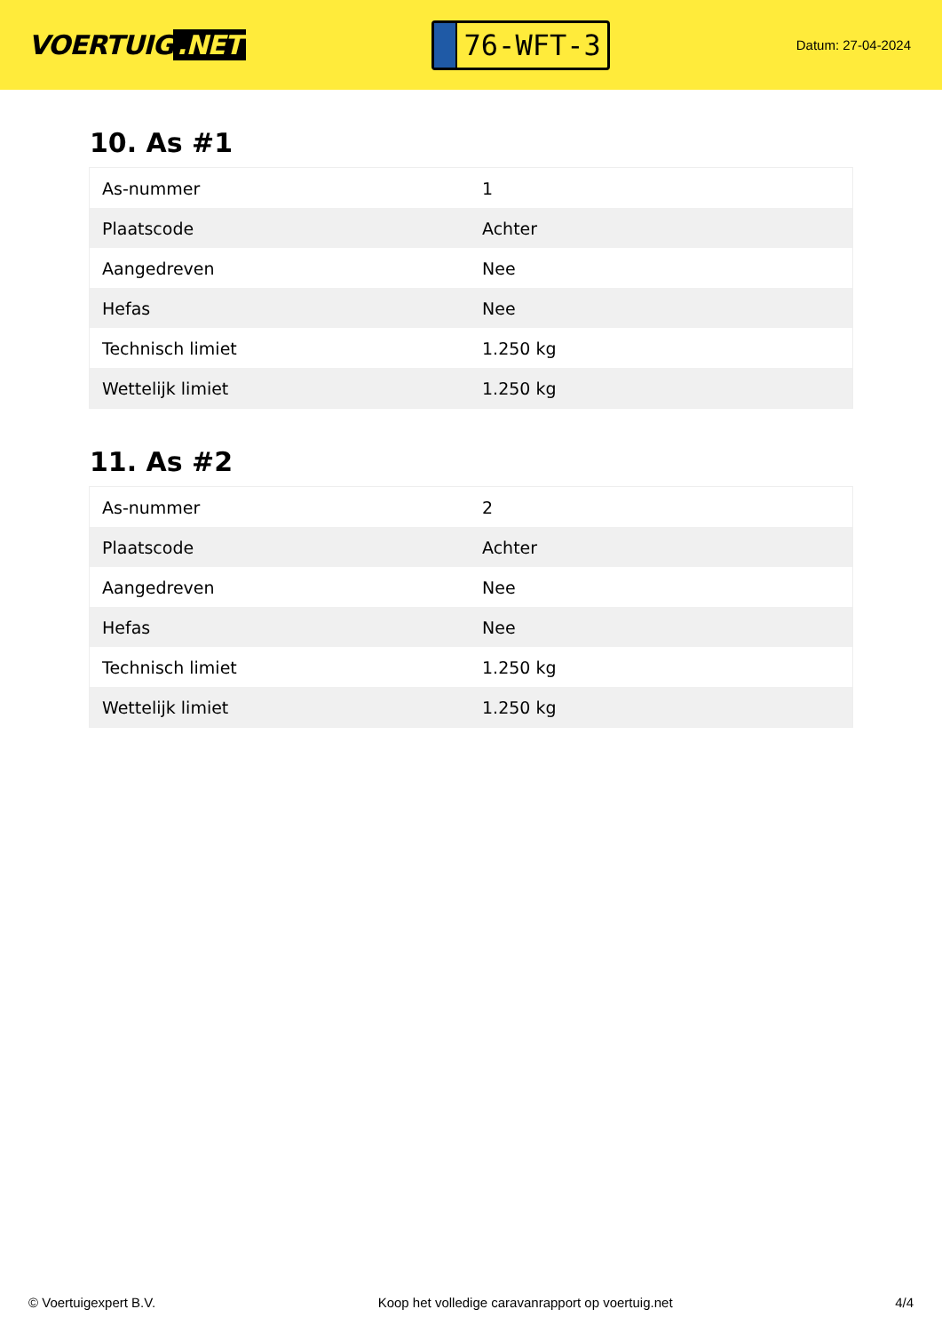VOERTUIG.NET
76-WFT-3
Datum: 27-04-2024
10. As #1
| As-nummer | 1 |
| Plaatscode | Achter |
| Aangedreven | Nee |
| Hefas | Nee |
| Technisch limiet | 1.250 kg |
| Wettelijk limiet | 1.250 kg |
11. As #2
| As-nummer | 2 |
| Plaatscode | Achter |
| Aangedreven | Nee |
| Hefas | Nee |
| Technisch limiet | 1.250 kg |
| Wettelijk limiet | 1.250 kg |
© Voertuigexpert B.V. Koop het volledige caravanrapport op voertuig.net 4/4